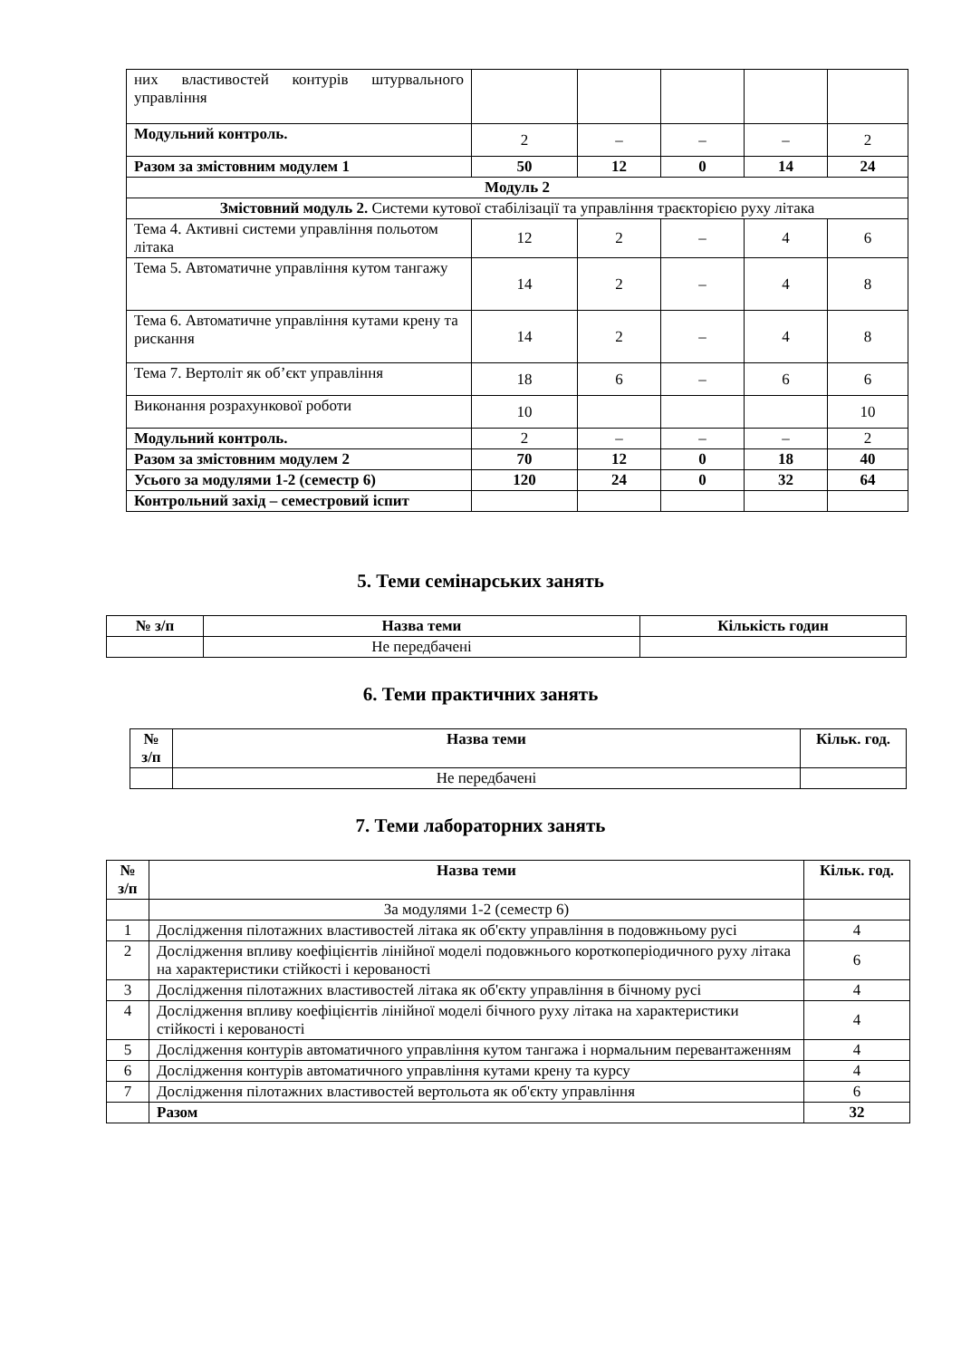| них властивостей контурів штурвального управління | | | | | |
| Модульний контроль. | 2 | – | – | – | 2 |
| Разом за змістовним модулем 1 | 50 | 12 | 0 | 14 | 24 |
| Модуль 2 | | | | | |
| Змістовний модуль 2. Системи кутової стабілізації та управління траєкторією руху літака | | | | | |
| Тема 4. Активні системи управління польотом літака | 12 | 2 | – | 4 | 6 |
| Тема 5. Автоматичне управління кутом тангажу | 14 | 2 | – | 4 | 8 |
| Тема 6. Автоматичне управління кутами крену та рискання | 14 | 2 | – | 4 | 8 |
| Тема 7. Вертоліт як об’єкт управління | 18 | 6 | – | 6 | 6 |
| Виконання розрахункової роботи | 10 | | | | 10 |
| Модульний контроль. | 2 | – | – | – | 2 |
| Разом за змістовним модулем 2 | 70 | 12 | 0 | 18 | 40 |
| Усього за модулями 1-2 (семестр 6) | 120 | 24 | 0 | 32 | 64 |
| Контрольний захід – семестровий іспит | | | | | |
5. Теми семінарських занять
| № з/п | Назва теми | Кількість годин |
| --- | --- | --- |
| | Не передбачені | |
6. Теми практичних занять
| № з/п | Назва теми | Кільк. год. |
| --- | --- | --- |
| | Не передбачені | |
7. Теми лабораторних занять
| № з/п | Назва теми | Кільк. год. |
| --- | --- | --- |
| | За модулями 1-2 (семестр 6) | |
| 1 | Дослідження пілотажних властивостей літака як об'єкту управління в подовжньому русі | 4 |
| 2 | Дослідження впливу коефіцієнтів лінійної моделі подовжнього короткоперіодичного руху літака на характеристики стійкості і керованості | 6 |
| 3 | Дослідження пілотажних властивостей літака як об'єкту управління в бічному русі | 4 |
| 4 | Дослідження впливу коефіцієнтів лінійної моделі бічного руху літака на характеристики стійкості і керованості | 4 |
| 5 | Дослідження контурів автоматичного управління кутом тангажа і нормальним перевантаженням | 4 |
| 6 | Дослідження контурів автоматичного управління кутами крену та курсу | 4 |
| 7 | Дослідження пілотажних властивостей вертольота як об'єкту управління | 6 |
| | Разом | 32 |